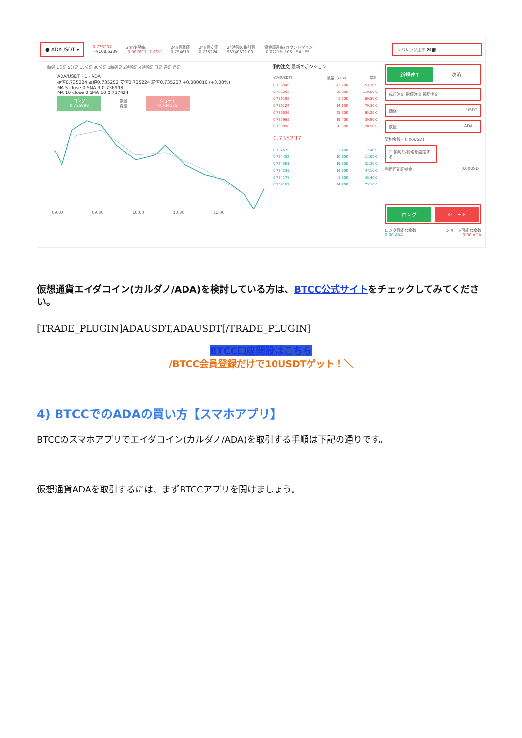● ADAUSDT ▾ 0.735237
≈¥108.6239 24h変動率
-0.007617 -1.03% 24h最高値
0.754613 24h最安値
0.735224 24時間の取引高
93340520.00 資金調達率/カウントダウン
-0.0721% / 05 : 54 : 55 レバレッジ比率 20倍 ⌄
時間 1分足 5分足 15分足 30分足 1時間足 2時間足 4時間足 日足 週足 月足
ADA/USDT · 1 · ADA
始値0.735224 高値0.735252 安値0.735224 終値0.735237 +0.000010 (+0.00%)
MA 5 close 0 SMA 3 0.736998
MA 10 close 0 SMA 10 0.737424
ロング
0.735898
数量
数量
ショート
0.734575
09:00 09:30 10:00 10:30 11:00
予約注文 最新のポジション
| 価格(USDT) | 数量（ADA） | 累計 |
| 0.736349 | 43.20K | 153.70K |
| 0.736268 | 30.00K | 110.50K |
| 0.736195 | 1.20K | 80.50K |
| 0.736124 | 14.10K | 79.30K |
| 0.736036 | 25.30K | 65.20K |
| 0.735965 | 19.40K | 39.90K |
| 0.735898 | 20.50K | 20.50K |
| 0.735237 | | |
| 0.734575 | 2.40K | 2.40K |
| 0.734452 | 10.60K | 13.00K |
| 0.734361 | 19.30K | 32.30K |
| 0.734249 | 14.80K | 47.10K |
| 0.734178 | 1.30K | 48.40K |
| 0.734107 | 24.70K | 73.10K |
新規建て 決済
成行注文 指値注文 損切注文
価格 USDT
数量 ADA ⌄
契約金額≈ 0.00USDT
☐ 損切り/利確を設定する
利用可能証拠金 0.00USDT
ロング ショート
ロング可能な枚数 ショート可能な枚数
0.00 ADA 0.00 ADA
仮想通貨エイダコイン(カルダノ/ADA)を検討している方は、BTCC公式サイトをチェックしてみてください。
[TRADE_PLUGIN]ADAUSDT,ADAUSDT[/TRADE_PLUGIN]
BTCC口座開設はこちら
/￼BTCC会員登録だけで10USDTゲット！＼
4) BTCCでのADAの買い方【スマホアプリ】
BTCCのスマホアプリでエイダコイン(カルダノ/ADA)を取引する手順は下記の通りです。
仮想通貨ADAを取引するには、まずBTCCアプリを開けましょう。